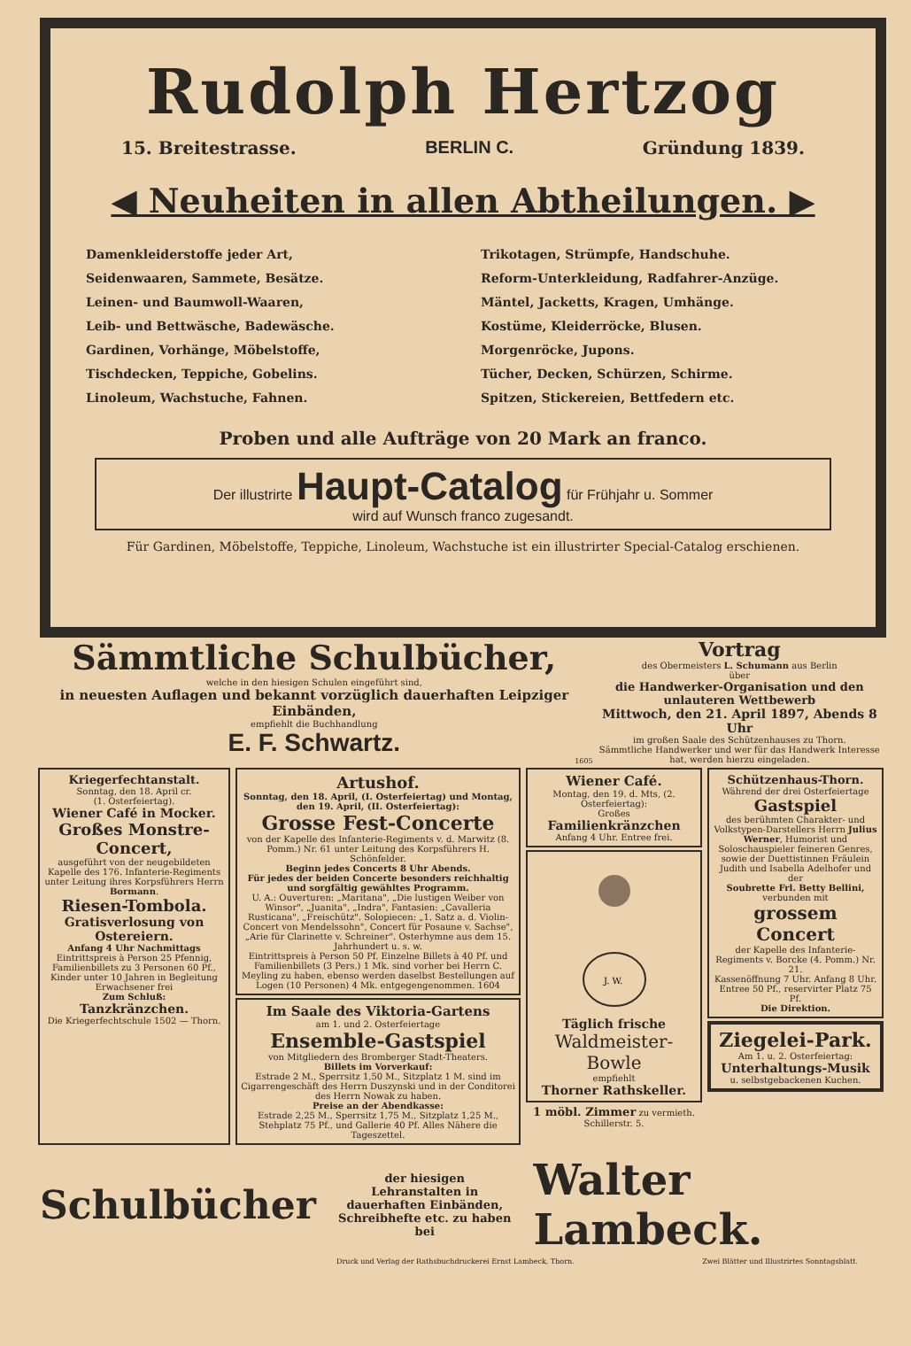Rudolph Hertzog
15. Breitestrasse. BERLIN C. Gründung 1839.
◀ Neuheiten in allen Abtheilungen. ▶
Damenkleiderstoffe jeder Art,
Seidenwaaren, Sammete, Besätze.
Leinen- und Baumwoll-Waaren,
Leib- und Bettwäsche, Badewäsche.
Gardinen, Vorhänge, Möbelstoffe,
Tischdecken, Teppiche, Gobelins.
Linoleum, Wachstuche, Fahnen.
Trikotagen, Strümpfe, Handschuhe.
Reform-Unterkleidung, Radfahrer-Anzüge.
Mäntel, Jacketts, Kragen, Umhänge.
Kostüme, Kleiderröcke, Blusen.
Morgenröcke, Jupons.
Tücher, Decken, Schürzen, Schirme.
Spitzen, Stickereien, Bettfedern etc.
Proben und alle Aufträge von 20 Mark an franco.
Der illustrirte Haupt-Catalog für Frühjahr u. Sommer
wird auf Wunsch franco zugesandt.
Für Gardinen, Möbelstoffe, Teppiche, Linoleum, Wachstuche ist ein illustrirter Special-Catalog erschienen.
Sämmtliche Schulbücher,
welche in den hiesigen Schulen eingeführt sind,
in neuesten Auflagen und bekannt vorzüglich dauerhaften Leipziger Einbänden,
empfiehlt die Buchhandlung
E. F. Schwartz.
1605
Vortrag
des Obermeisters L. Schumann aus Berlin
über
die Handwerker-Organisation und den unlauteren Wettbewerb
Mittwoch, den 21. April 1897, Abends 8 Uhr
im großen Saale des Schützenhauses zu Thorn.
Sämmtliche Handwerker und wer für das Handwerk Interesse hat, werden hierzu eingeladen.
Kriegerfechtanstalt.
Sonntag, den 18. April cr.
(1. Osterfeiertag).
Wiener Café in Mocker.
Großes Monstre-Concert,
ausgeführt von der neugebildeten Kapelle des 176. Infanterie-Regiments unter Leitung ihres Korpsführers Herrn Bormann.
Riesen-Tombola.
Gratisverlosung von Ostereiern.
Anfang 4 Uhr Nachmittags
Eintrittspreis à Person 25 Pfennig, Familienbillets zu 3 Personen 60 Pf., Kinder unter 10 Jahren in Begleitung Erwachsener frei
Zum Schluß:
Tanzkränzchen.
Die Kriegerfechtschule 1502 — Thorn.
Artushof.
Sonntag, den 18. April, (I. Osterfeiertag) und Montag, den 19. April, (II. Osterfeiertag):
Grosse Fest-Concerte
von der Kapelle des Infanterie-Regiments v. d. Marwitz (8. Pomm.) Nr. 61 unter Leitung des Korpsführers H. Schönfelder.
Beginn jedes Concerts 8 Uhr Abends.
Für jedes der beiden Concerte besonders reichhaltig und sorgfältig gewähltes Programm.
U. A.: Ouverturen: „Maritana", „Die lustigen Weiber von Winsor", „Juanita", „Indra", Fantasien: „Cavalleria Rusticana", „Freischütz". Solopiecen: „1. Satz a. d. Violin-Concert von Mendelssohn", Concert für Posaune v. Sachse", „Arie für Clarinette v. Schreiner". Osterhymne aus dem 15. Jahrhundert u. s. w.
Eintrittspreis à Person 50 Pf. Einzelne Billets à 40 Pf. und Familienbillets (3 Pers.) 1 Mk. sind vorher bei Herrn C. Meyling zu haben, ebenso werden daselbst Bestellungen auf Logen (10 Personen) 4 Mk. entgegengenommen. 1604
Im Saale des Viktoria-Gartens
am 1. und 2. Osterfeiertage
Ensemble-Gastspiel
von Mitgliedern des Bromberger Stadt-Theaters.
Billets im Vorverkauf:
Estrade 2 M., Sperrsitz 1,50 M., Sitzplatz 1 M. sind im Cigarrengeschäft des Herrn Duszynski und in der Conditorei des Herrn Nowak zu haben.
Preise an der Abendkasse:
Estrade 2,25 M., Sperrsitz 1,75 M., Sitzplatz 1,25 M., Stehplatz 75 Pf., und Gallerie 40 Pf. Alles Nähere die Tageszettel.
Wiener Café.
Montag, den 19. d. Mts, (2. Osterfeiertag):
Großes
Familienkränzchen
Anfang 4 Uhr. Entree frei.
J. W.
Täglich frische
Waldmeister-Bowle
empfiehlt
Thorner Rathskeller.
1 möbl. Zimmer zu vermieth. Schillerstr. 5.
Schützenhaus-Thorn.
Während der drei Osterfeiertage
Gastspiel
des berühmten Charakter- und Volkstypen-Darstellers Herrn Julius Werner, Humorist und Soloschauspieler feineren Genres, sowie der Duettistinnen Fräulein Judith und Isabella Adelhofer und der
Soubrette Frl. Betty Bellini,
verbunden mit
grossem Concert
der Kapelle des Infanterie-Regiments v. Borcke (4. Pomm.) Nr. 21.
Kassenöffnung 7 Uhr. Anfang 8 Uhr.
Entree 50 Pf., reservirter Platz 75 Pf.
Die Direktion.
Ziegelei-Park.
Am 1. u. 2. Osterfeiertag:
Unterhaltungs-Musik
u. selbstgebackenen Kuchen.
Schulbücher der hiesigen Lehranstalten in
dauerhaften Einbänden,
Schreibhefte etc. zu haben bei Walter Lambeck.
Druck und Verlag der Rathsbuchdruckerei Ernst Lambeck, Thorn. Zwei Blätter und Illustrirtes Sonntagsblatt.